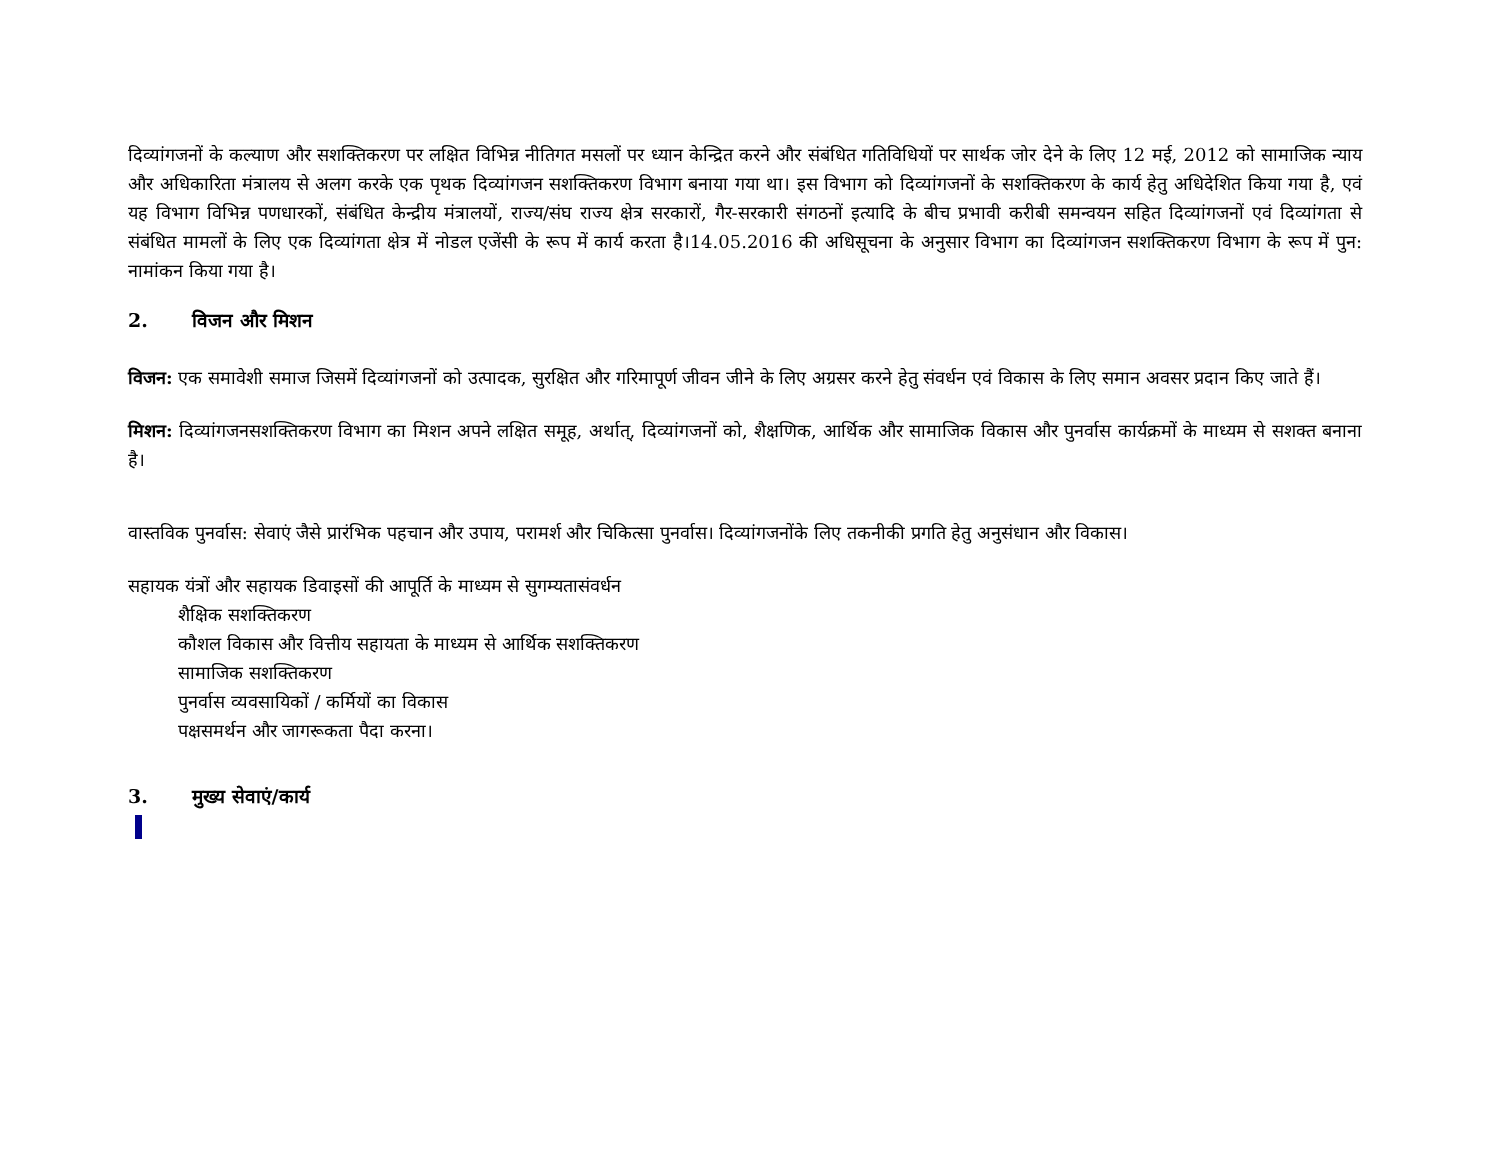दिव्यांगजनों के कल्याण और सशक्तिकरण पर लक्षित विभिन्न नीतिगत मसलों पर ध्यान केन्द्रित करने और संबंधित गतिविधियों पर सार्थक जोर देने के लिए 12 मई, 2012 को सामाजिक न्याय और अधिकारिता मंत्रालय से अलग करके एक पृथक दिव्यांगजन सशक्तिकरण विभाग बनाया गया था। इस विभाग को दिव्यांगजनों के सशक्तिकरण के कार्य हेतु अधिदेशित किया गया है, एवं यह विभाग विभिन्न पणधारकों, संबंधित केन्द्रीय मंत्रालयों, राज्य/संघ राज्य क्षेत्र सरकारों, गैर-सरकारी संगठनों इत्यादि के बीच प्रभावी करीबी समन्वयन सहित दिव्यांगजनों एवं दिव्यांगता से संबंधित मामलों के लिए एक दिव्यांगता क्षेत्र में नोडल एजेंसी के रूप में कार्य करता है।14.05.2016 की अधिसूचना के अनुसार विभाग का दिव्यांगजन सशक्तिकरण विभाग के रूप में पुन: नामांकन किया गया है।
2. विजन और मिशन
विजन: एक समावेशी समाज जिसमें दिव्यांगजनों को उत्पादक, सुरक्षित और गरिमापूर्ण जीवन जीने के लिए अग्रसर करने हेतु संवर्धन एवं विकास के लिए समान अवसर प्रदान किए जाते हैं।
मिशन: दिव्यांगजनसशक्तिकरण विभाग का मिशन अपने लक्षित समूह, अर्थात्, दिव्यांगजनों को, शैक्षणिक, आर्थिक और सामाजिक विकास और पुनर्वास कार्यक्रमों के माध्यम से सशक्त बनाना है।
वास्तविक पुनर्वास: सेवाएं जैसे प्रारंभिक पहचान और उपाय, परामर्श और चिकित्सा पुनर्वास। दिव्यांगजनोंके लिए तकनीकी प्रगति हेतु अनुसंधान और विकास।
सहायक यंत्रों और सहायक डिवाइसों की आपूर्ति के माध्यम से सुगम्यतासंवर्धन
शैक्षिक सशक्तिकरण
कौशल विकास और वित्तीय सहायता के माध्यम से आर्थिक सशक्तिकरण
सामाजिक सशक्तिकरण
पुनर्वास व्यवसायिकों / कर्मियों का विकास
पक्षसमर्थन और जागरूकता पैदा करना।
3. मुख्य सेवाएं/कार्य